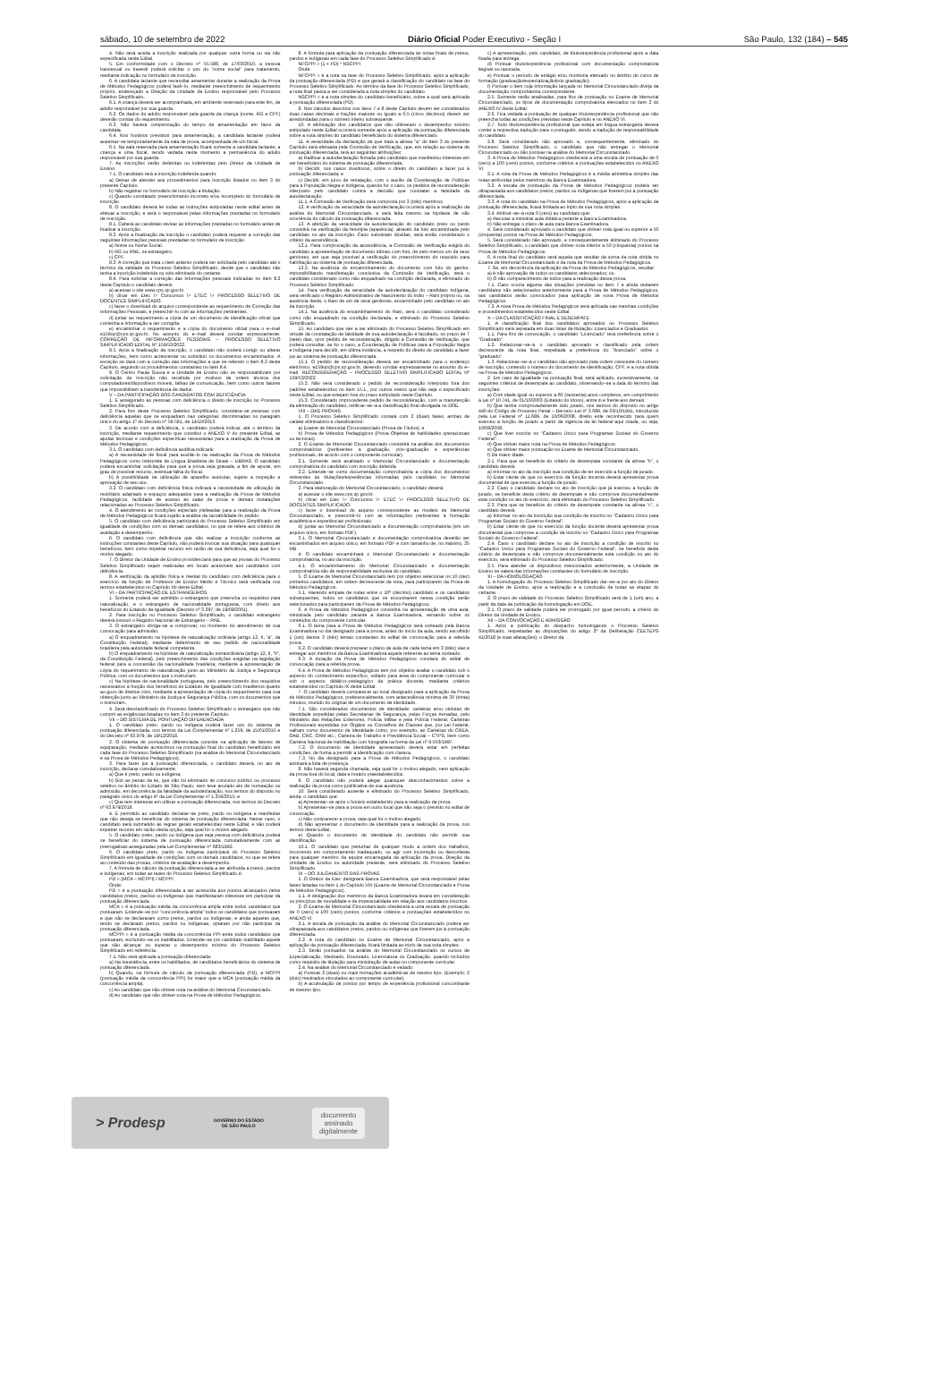sábado, 10 de setembro de 2022 Diário Oficial Poder Executivo - Seção I São Paulo, 132 (184) – 545
4. Não será aceita a inscrição realizada por qualquer outra forma ou via não especificada neste Edital.
5. Em conformidade com o Decreto nº 55.588, de 17/03/2010, a pessoa transexual ou travesti poderá solicitar o uso do "nome social" para tratamento, mediante indicação no formulário de inscrição.
6. A candidata lactante que necessitar amamentar durante a realização da Prova de Métodos Pedagógicos poderá fazê–lo, mediante preenchimento de requerimento próprio, endereçado a Direção da Unidade de Ensino responsável pelo Processo Seletivo Simplificado.
6.1. A criança deverá ser acompanhada, em ambiente reservado para este fim, de adulto responsável por sua guarda.
6.2. Os dados do adulto responsável pela guarda da criança (nome, RG e CPF) deverão constar do requerimento.
6.3. Não haverá compensação do tempo de amamentação em favor da candidata.
6.4. Nos horários previstos para amamentação, a candidata lactante poderá ausentar–se temporariamente da sala de prova, acompanhada de um fiscal.
6.5. Na sala reservada para amamentação ficará somente a candidata lactante, a criança e uma fiscal, sendo vedada neste momento a permanência do adulto responsável por sua guarda.
7. As inscrições serão deferidas ou indeferidas pelo Diretor da Unidade de Ensino.
7.1. O candidato terá a inscrição indeferida quando:
a) Deixar de atender aos procedimentos para inscrição listados no item 3 do presente Capítulo.
b) Não registrar no formulário de inscrição a titulação.
c) Quando constatado preenchimento incorreto e/ou incompleto do formulário de inscrição.
8. O candidato deverá ler todas as instruções estipuladas neste edital antes de efetuar a inscrição, e será o responsável pelas informações prestadas no formulário de inscrição.
8.1. Caberá ao candidato revisar as informações prestadas no formulário antes de finalizar a inscrição.
8.2. Após a finalização da inscrição o candidato poderá requerer a correção das seguintes informações pessoais prestadas no formulário de inscrição:
a) Nome ou Nome Social.
b) RG ou RNE, se estrangeiro.
c) CPF.
8.3. A correção que trata o item anterior poderá ser solicitada pelo candidato até o término da validade do Processo Seletivo Simplificado, desde que o candidato não tenha a inscrição indeferida ou sido eliminado do certame.
8.4. Para solicitar a correção das informações pessoais indicadas no item 8.2 deste Capítulo o candidato deverá:
a) acessar o site www.cps.sp.gov.br.
b) clicar em Etec \> Concursos \> ETEC \> PROCESSO SELETIVO DE DOCENTES SIMPLIFICADO.
c) fazer o download do arquivo correspondente ao requerimento de Correção das Informações Pessoais, e preenchê–lo com as informações pertinentes.
d) juntar ao requerimento a cópia de um documento de identificação oficial que contenha a informação a ser corrigida.
e) encaminhar o requerimento e a cópia do documento oficial para o e–mail e159op@cps.sp.gov.br. No assunto do e–mail deverá constar expressamente: CORREÇÃO DE INFORMAÇÕES PESSOAIS – PROCESSO SELETIVO SIMPLIFICADO EDITAL Nº 159/53/2022.
8.5. Após a finalização da inscrição, o candidato não poderá corrigir ou alterar informações, bem como acrescentar ou substituir os documentos encaminhados. A exceção se dará com a correção das informações a que se referem o item 8.2 deste Capítulo, seguindo os procedimentos constantes no item 8.4.
9. O Centro Paula Souza e a Unidade de Ensino não se responsabilizam por solicitação de inscrição não recebida por motivos de ordem técnica dos computadores/dispositivos móveis, falhas de comunicação, bem como outros fatores que impossibilitem a transferência de dados.
V – DA PARTICIPAÇÃO DOS CANDIDATOS COM DEFICIÊNCIA
1. É assegurado às pessoas com deficiência o direito de inscrição no Processo Seletivo Simplificado.
2. Para fins deste Processo Seletivo Simplificado, considera–se pessoas com deficiência aquelas que se enquadram nas categorias discriminadas no parágrafo único do artigo 1º do Decreto nº 59.591, de 14/10/2013.
3. De acordo com a deficiência, o candidato poderá indicar, até o término da inscrição, mediante requerimento que constitui o ANEXO V do presente Edital, as ajudas técnicas e condições específicas necessárias para a realização da Prova de Métodos Pedagógicos.
3.1. O candidato com deficiência auditiva indicará:
a) A necessidade de fiscal para auxiliá–lo na realização da Prova de Métodos Pedagógicos como intérprete de Língua Brasileira de Sinais – LIBRAS. O candidato poderá encaminhar solicitação para que a prova seja gravada, a fim de apurar, em grau de possível recurso, eventual falha do fiscal.
b) A possibilidade de utilização de aparelho auricular, sujeito a inspeção e aprovação de seu uso.
3.2. O candidato com deficiência física indicará a necessidade de utilização de mobiliário adaptado e espaços adequados para a realização da Prova de Métodos Pedagógicos, facilidade de acesso às salas de prova e demais instalações relacionadas ao Processo Seletivo Simplificado.
4. O atendimento às condições especiais pleiteadas para a realização da Prova de Métodos Pedagógicos ficará sujeito à análise da razoabilidade do pedido.
5. O candidato com deficiência participará do Processo Seletivo Simplificado em igualdade de condições com os demais candidatos, no que se refere aos critérios de avaliação e desempenho.
6. O candidato com deficiência que não realizar a inscrição conforme as instruções constantes deste Capítulo, não poderá invocar sua situação para quaisquer benefícios, bem como impetrar recurso em razão de sua deficiência, seja qual for o motivo alegado.
7. O Diretor da Unidade de Ensino providenciará para que as provas do Processo Seletivo Simplificado sejam realizadas em locais acessíveis aos candidatos com deficiência.
8. A verificação da aptidão física e mental do candidato com deficiência para o exercício da função de Professor de Ensino Médio e Técnico será verificada nos termos estabelecidos no Capítulo XII deste Edital.
VI – DA PARTICIPAÇÃO DE ESTRANGEIROS
1. Somente poderá ser admitido o estrangeiro que preencha os requisitos para naturalização, e o estrangeiro de nacionalidade portuguesa, com direito aos benefícios do Estatuto da Igualdade (Decreto nº 3.297, de 19/09/2001).
2. Para inscrição no Processo Seletivo Simplificado, o candidato estrangeiro deverá possuir o Registro Nacional de Estrangeiro – RNE.
3. O estrangeiro obriga–se a comprovar, no momento do atendimento de sua convocação para admissão:
a) O enquadramento na hipótese de naturalização ordinária (artigo 12, II, "a", da Constituição Federal), mediante deferimento de seu pedido de nacionalidade brasileira pela autoridade federal competente.
b) O enquadramento na hipótese de naturalização extraordinária (artigo 12, II, "b", da Constituição Federal), pelo preenchimento das condições exigidas na legislação federal para a concessão da nacionalidade brasileira, mediante a apresentação de cópia do requerimento de naturalização junto ao Ministério da Justiça e Segurança Pública, com os documentos que o instruíram.
c) Na hipótese de nacionalidade portuguesa, pelo preenchimento dos requisitos necessários à fruição dos benefícios do Estatuto de Igualdade com brasileiros quanto ao gozo de direitos civis, mediante a apresentação de cópia do requerimento para sua obtenção junto ao Ministério da Justiça e Segurança Pública, com os documentos que o instruíram.
4. Será desclassificado do Processo Seletivo Simplificado o estrangeiro que não cumprir as exigências listadas no item 3 do presente Capítulo.
VII – DO SISTEMA DE PONTUAÇÃO DIFERENCIADA
1. O candidato preto, pardo ou indígena poderá fazer uso do sistema de pontuação diferenciada, nos termos da Lei Complementar nº 1.259, de 15/01/2015 e do Decreto nº 63.979, de 19/12/2018.
2. O sistema de pontuação diferenciada consiste na aplicação de fatores de equiparação, mediante acréscimos na pontuação final do candidato beneficiário em cada fase do Processo Seletivo Simplificado (na análise do Memorial Circunstanciado e na Prova de Métodos Pedagógicos).
3. Para fazer jus à pontuação diferenciada, o candidato deverá, no ato de inscrição, declarar cumulativamente:
a) Que é preto, pardo ou indígena;
b) Sob as penas da lei, que não foi eliminado de concurso público ou processo seletivo no âmbito do Estado de São Paulo, nem teve anulado ato de nomeação ou admissão, em decorrência da falsidade da autodeclaração, nos termos do disposto no parágrafo único do artigo 4º da Lei Complementar nº 1.259/2015; e
c) Que tem interesse em utilizar a pontuação diferenciada, nos termos do Decreto nº 63.979/2018.
4. É permitido ao candidato declarar–se preto, pardo ou indígena e manifestar que não deseja se beneficiar do sistema de pontuação diferenciada. Nesse caso, o candidato será submetido às regras gerais estabelecidas neste Edital, e não poderá impetrar recurso em razão desta opção, seja qual for o motivo alegado.
5. O candidato preto, pardo ou indígena que seja pessoa com deficiência poderá se beneficiar do sistema de pontuação diferenciada cumulativamente com as prerrogativas asseguradas pela Lei Complementar nº 683/1992.
6. O candidato preto, pardo ou indígena participará do Processo Seletivo Simplificado em igualdade de condições com os demais candidatos, no que se refere ao conteúdo das provas, critérios de avaliação e desempenho.
7. A fórmula de cálculo da pontuação diferenciada a ser atribuída a pretos, pardos e indígenas, em todas as fases do Processo Seletivo Simplificado é:
PD = (MCA – MCPPI) / MCPPI
Onde:
PD = é a pontuação diferenciada a ser acrescida aos pontos alcançados pelos candidatos pretos, pardos ou indígenas que manifestaram interesse em participar da pontuação diferenciada.
MCA = é a pontuação média da concorrência ampla entre todos candidatos que pontuaram. Entende–se por "concorrência ampla" todos os candidatos que pontuaram e que não se declararam como pretos, pardos ou indígenas, e ainda aqueles que, tendo se declarado pretos, pardos ou indígenas, optaram por não participar da pontuação diferenciada.
MCPPI = é a pontuação média da concorrência PPI entre todos candidatos que pontuaram, excluindo–se os inabilitados. Entende–se por candidato inabilitado aquele que não alcançar ou superar o desempenho mínimo do Processo Seletivo Simplificado em referência.
7.1. Não será aplicada a pontuação diferenciada:
a) Na inexistência, entre os habilitados, de candidatos beneficiários do sistema de pontuação diferenciada.
b) Quando, na fórmula de cálculo da pontuação diferenciada (PD), a MCPPI (pontuação média da concorrência PPI) for maior que a MCA (pontuação média da concorrência ampla).
c) Ao candidato que não obtiver nota na análise do Memorial Circunstanciado.
d) Ao candidato que não obtiver nota na Prova de Métodos Pedagógicos.
8. A fórmula para aplicação da pontuação diferenciada às notas finais de pretos, pardos e indígenas em cada fase do Processo Seletivo Simplificado é:
NFCPPI = (1 + PD) * NSCPPI
Onde:
NFCPPI = é a nota na fase do Processo Seletivo Simplificado, após a aplicação da pontuação diferenciada (PD) e que gerará a classificação do candidato na fase do Processo Seletivo Simplificado. Ao término da fase do Processo Seletivo Simplificado, a nota final passa a ser considerada a nota simples do candidato.
NSCPPI = é a nota simples do candidato beneficiário, sobre a qual será aplicada a pontuação diferenciada (PD).
9. Nos cálculos descritos nos itens 7 e 8 deste Capítulo devem ser considerados duas casas decimais e frações maiores ou iguais a 0,5 (cinco décimos) devem ser arredondadas para o número inteiro subsequente.
10. A eliminação dos candidatos que não obtiveram o desempenho mínimo estipulado neste Edital ocorrerá somente após a aplicação da pontuação diferenciada sobre a nota simples do candidato beneficiário do sistema diferenciado.
11. A veracidade da declaração de que trata a alínea "a" do item 3 do presente Capítulo será efetuada pela Comissão de Verificação, que, em relação ao sistema de pontuação diferenciada, terá as seguintes atribuições:
a) Ratificar a autodeclaração firmada pelo candidato que manifestou interesse em ser beneficiário do sistema de pontuação diferenciada;
b) Decidir, nos casos duvidosos, sobre o direito do candidato a fazer jus à pontuação diferenciada; e
c) Decidir, em juízo de retratação, com o auxílio da Coordenação de Políticas para a População Negra e Indígena, quando for o caso, os pedidos de reconsideração interposto pelo candidato contra a decisão que constatar a falsidade da autodeclaração.
11.1. A Comissão de Verificação será composta por 3 (três) membros.
12. A verificação da veracidade da autodeclaração ocorrerá após a realização da análise do Memorial Circunstanciado, e será feita mesmo na hipótese de não ocorrência do cálculo da pontuação diferenciada.
13. A aferição da veracidade da autodeclaração do candidato preto ou pardo consistirá na verificação da fenotipia (aparência), através da foto encaminhada pelo candidato no ato da inscrição. Caso subsistam dúvidas, será então considerado o critério da ascendência.
13.1. Para comprovação da ascendência, a Comissão de Verificação exigirá do candidato a apresentação de documento idôneo com foto, de pelo menos um de seus genitores, em que seja possível a verificação do preenchimento do requisito para habilitação ao sistema de pontuação diferenciada.
13.2. Na ausência do encaminhamento do documento com foto do genitor, impossibilitando manifestação conclusiva da Comissão de Verificação, será o candidato considerado como não enquadrado na condição declarada, e eliminado do Processo Seletivo Simplificado.
14. Para verificação da veracidade da autodeclaração do candidato indígena, será verificado o Registro Administrativo de Nascimento do Índio – Rani próprio ou, na ausência deste, o Rani de um de seus genitores, encaminhado pelo candidato no ato da inscrição.
14.1. Na ausência do encaminhamento do Rani, será o candidato considerado como não enquadrado na condição declarada, e eliminado do Processo Seletivo Simplificado.
15. Ao candidato que vier a ser eliminado do Processo Seletivo Simplificado em virtude da constatação de falsidade de sua autodeclaração é facultado, no prazo de 7 (sete) dias, opor pedido de reconsideração, dirigido à Comissão de Verificação, que poderá consultar, se for o caso, a Coordenação de Políticas para a População Negra e Indígena para decidir, em última instância, a respeito do direito do candidato a fazer jus ao sistema de pontuação diferenciada.
15.1. O pedido de reconsideração deverá ser encaminhado para o endereço eletrônico: e159op@cps.sp.gov.br, devendo constar expressamente no assunto do e–mail: RECONSIDERAÇÃO – PROCESSO SELETIVO SIMPLIFICADO EDITAL Nº 159/53/2022.
15.2. Não será considerado o pedido de reconsideração interposto fora dos padrões estabelecidos no item 15.1., por outros meios que não seja o especificado neste Edital, ou que estejam fora do prazo estipulado neste Capítulo.
15.3. Considerado improcedente pedido de reconsideração, com a manutenção da eliminação do candidato, retificar–se–á a classificação final divulgada no DOE.
VIII – DAS PROVAS
1. O Processo Seletivo Simplificado contará com 2 (duas) fases, ambas de caráter eliminatório e classificatório:
a) Exame de Memorial Circunstanciado (Prova de Títulos); e
b) Prova de Métodos Pedagógicos (Prova Objetiva de habilidades operacionais ou técnicas).
2. O Exame de Memorial Circunstanciado consistirá na análise dos documentos comprobatórios (pertinentes à graduação, pós–graduação e experiências profissionais, de acordo com o componente curricular).
2.1. Somente será analisado o Memorial Circunstanciado e documentação comprobatória do candidato com inscrição deferida.
2.2. Entende–se como documentação comprobatória a cópia dos documentos referentes às titulações/experiências informadas pelo candidato no Memorial Circunstanciado.
3. Para elaboração do Memorial Circunstanciado, o candidato deverá:
a) acessar o site www.cps.sp.gov.br.
b) clicar em Etec \> Concursos \> ETEC \> PROCESSO SELETIVO DE DOCENTES SIMPLIFICADO.
c) fazer o download do arquivo correspondente ao modelo de Memorial Circunstanciado, e preenchê–lo com as informações pertinentes à formação acadêmica e experiências profissionais.
d) juntar ao Memorial Circunstanciado a documentação comprobatória (em um arquivo único, em formato PDF).
3.1. O Memorial Circunstanciado e documentação comprobatória deverão ser encaminhados em arquivo único, em formato PDF e com tamanho de, no máximo, 25 MB.
4. O candidato encaminhará o Memorial Circunstanciado e documentação comprobatória, no ato da inscrição.
4.1. O encaminhamento do Memorial Circunstanciado e documentação comprobatória são de responsabilidade exclusiva do candidato.
5. O Exame de Memorial Circunstanciado tem por objetivo selecionar os 10 (dez) primeiros candidatos, em ordem decrescente de nota, para participarem da Prova de Métodos Pedagógicos.
5.1. Havendo empate de notas entre o 10º (décimo) candidato e os candidatos subsequentes, todos os candidatos que se encontrarem nessa condição serão selecionados para participarem da Prova de Métodos Pedagógicos.
6. A Prova de Métodos Pedagógicos consistirá na apresentação de uma aula, ministrada pelo candidato perante a Banca Examinadora, versando sobre os conteúdos do componente curricular.
6.1. O tema para a Prova de Métodos Pedagógicos será sorteado pela Banca Examinadora no dia designado para a prova, antes do início da aula, sendo escolhido 1 (um) dentre 3 (três) temas constantes do edital de convocação para a referida prova.
6.2. O candidato deverá preparar o plano de aula de cada tema em 3 (três) vias e entregar aos membros da Banca Examinadora aquele referente ao tema sorteado.
6.3. A duração da Prova de Métodos Pedagógicos constará do edital de convocação para a referida prova.
6.4. A Prova de Métodos Pedagógicos tem por objetivo avaliar o candidato sob o aspecto do conhecimento específico, voltado para área do componente curricular e sob o aspecto didático–pedagógico da prática docente, mediante critérios estabelecidos no Capítulo IX deste Edital.
7. O candidato deverá comparecer ao local designado para a aplicação da Prova de Métodos Pedagógicos, preferencialmente, com antecedência mínima de 30 (trinta) minutos, munido do original de um documento de identidade.
7.1. São considerados documentos de identidade: carteiras e/ou cédulas de identidade expedidas pelas Secretarias de Segurança, pelas Forças Armadas, pelo Ministério das Relações Exteriores, Polícia Militar e pela Polícia Federal; Carteiras Profissionais expedidas por Órgãos ou Conselhos de Classes que, por Lei Federal, valham como documento de identidade como, por exemplo, as Carteiras do CREA, OAB, CRC, CRM etc.; Carteira de Trabalho e Previdência Social – CTPS, bem como Carteira Nacional de Habilitação com fotografia na forma da Lei nº 9.503/1997.
7.2. O documento de identidade apresentado deverá estar em perfeitas condições, de forma a permitir a identificação com clareza.
7.3. No dia designado para a Prova de Métodos Pedagógicos, o candidato assinará a lista de presença.
8. Não haverá segunda chamada, seja qual for o motivo alegado, nem aplicação da prova fora do local, data e horário preestabelecidos.
9. O candidato não poderá alegar quaisquer desconhecimentos sobre a realização da prova como justificativa de sua ausência.
10. Será considerado ausente e eliminado do Processo Seletivo Simplificado, ainda, o candidato que:
a) Apresentar–se após o horário estabelecido para a realização da prova.
b) Apresentar–se para a prova em outro local que não seja o previsto no edital de convocação.
c) Não comparecer a prova, seja qual for o motivo alegado.
d) Não apresentar o documento de identidade para a realização da prova, nos termos deste Edital.
e) Quando o documento de identidade do candidato não permitir sua identificação.
10.1. O candidato que perturbar de qualquer modo a ordem dos trabalhos, incorrendo em comportamento inadequado, ou agir com incorreção ou descortesia para qualquer membro da equipe encarregada da aplicação da prova, Direção da Unidade de Ensino ou autoridade presente, será eliminado do Processo Seletivo Simplificado.
IX – DO JULGAMENTO DAS PROVAS
1. O Diretor da Etec designará Banca Examinadora, que será responsável pelas fases listadas no item 1 do Capítulo VIII (Exame de Memorial Circunstanciado e Prova de Métodos Pedagógicos).
1.1. A designação dos membros da Banca Examinadora levará em consideração os princípios de moralidade e de impessoalidade em relação aos candidatos inscritos.
2. O Exame de Memorial Circunstanciado obedecerá a uma escala de pontuação de 0 (zero) a 100 (cem) pontos, conforme critérios e pontuações estabelecidos no ANEXO VI.
2.1. A escala de pontuação da análise do Memorial Circunstanciado poderá ser ultrapassada aos candidatos pretos, pardos ou indígenas que fizerem jus à pontuação diferenciada.
2.2. A nota do candidato no Exame de Memorial Circunstanciado, após a aplicação da pontuação diferenciada, ficará limitada ao triplo de sua nota simples.
2.3. Serão pontuados na análise do Memorial Circunstanciado os cursos de Especialização, Mestrado, Doutorado, Licenciatura ou Graduação, quando incluídos como requisito de titulação para ministração de aulas no componente curricular.
2.4. Na análise do Memorial Circunstanciado é vedado:
a) Pontuar 2 (duas) ou mais formações acadêmicas de mesmo tipo. (Exemplo: 2 (dois) mestrados vinculados ao componente curricular).
b) A acumulação de pontos por tempo de experiência profissional concomitante de mesmo tipo.
c) A apresentação, pelo candidato, de título/experiência profissional após a data fixada para entrega.
d) Pontuar título/experiência profissional com documentação comprobatória ilegível ou rasurada.
e) Pontuar o período de estágio e/ou monitoria efetuado no âmbito do curso de formação (graduação/especialização/pós graduação).
f) Pontuar o item cuja informação lançada no Memorial Circunstanciado divirja da documentação comprobatória correspondente.
2.5. Somente serão analisadas, para fins de pontuação no Exame de Memorial Circunstanciado, os tipos de documentação comprobatória elencados no item 2 do ANEXO IV deste Edital.
2.6. Fica vedada a pontuação de qualquer título/experiência profissional que não preencha todas as condições previstas neste Capítulo e no ANEXO VI.
2.7. Todo título/experiência profissional que esteja em língua estrangeira deverá conter a respectiva tradução para o português, sendo a tradução de responsabilidade do candidato.
2.8. Será considerado não aprovado e, consequentemente, eliminado do Processo Seletivo Simplificado, o candidato que não entregar o Memorial Circunstanciado ou não pontuar na análise do Memorial Circunstanciado.
3. A Prova de Métodos Pedagógicos obedecerá a uma escala de pontuação de 0 (zero) a 100 (cem) pontos, conforme critérios e pontuações estabelecidos no ANEXO VI.
3.1. A nota da Prova de Métodos Pedagógicos é a média aritmética simples das notas atribuídas pelos membros da Banca Examinadora.
3.2. A escala de pontuação da Prova de Métodos Pedagógicos poderá ser ultrapassada aos candidatos pretos, pardos ou indígenas que fizerem jus à pontuação diferenciada.
3.3. A nota do candidato na Prova de Métodos Pedagógicos, após a aplicação da pontuação diferenciada, ficará limitada ao triplo de sua nota simples.
3.4. Atribuir–se–á nota 0 (zero) ao candidato que:
a) Recusar a ministrar aula didática perante a Banca Examinadora.
b) Não entregar o plano de aula para Banca Examinadora.
4. Será considerado aprovado o candidato que obtiver nota igual ou superior a 50 (cinquenta) pontos na Prova de Métodos Pedagógicos.
5. Será considerado não aprovado, e consequentemente eliminado do Processo Seletivo Simplificado, o candidato que obtiver nota inferior a 50 (cinquenta) pontos na Prova de Métodos Pedagógicos.
6. A nota final do candidato será aquela que resultar da soma da nota obtida no Exame de Memorial Circunstanciado e da nota da Prova de Métodos Pedagógicos.
7. Se, em decorrência da aplicação da Prova de Métodos Pedagógicos, resultar:
a) A não aprovação de todos os candidatos selecionados; ou
b) O não comparecimento de todos para a realização dessa prova.
7.1. Caso ocorra alguma das situações previstas no item 7 e ainda restarem candidatos não selecionados anteriormente para a Prova de Métodos Pedagógicos, tais candidatos serão convocados para aplicação de nova Prova de Métodos Pedagógicos.
7.2. A nova Prova de Métodos Pedagógicos será aplicada nas mesmas condições e procedimentos estabelecidos neste Edital.
X – DA CLASSIFICAÇÃO FINAL E DESEMPATE
1. A classificação final dos candidatos aprovados no Processo Seletivo Simplificado será separada em duas listas de titulação: Licenciados e Graduados.
1.1. Para fins de convocação, o candidato "Licenciado" terá preferência sobre o "Graduado".
1.2. Relacionar–se–á o candidato aprovado e classificado pela ordem decrescente da nota final, respeitada a preferência do "licenciado" sobre o "graduado".
1.3. Relacionar–se–á o candidato não aprovado pela ordem crescente do número de inscrição, contendo o número do documento de identificação, CPF, e a nota obtida na Prova de Métodos Pedagógicos.
2. Em caso de igualdade na pontuação final, será aplicado, sucessivamente, os seguintes critérios de desempate ao candidato, observando–se a data do término das inscrições:
a) Com idade igual ou superior a 60 (sessenta) anos completos, em cumprimento à Lei nº 10.741, de 01/10/2003 (Estatuto do Idoso), entre si e frente aos demais.
b) Que tenha comprovadamente sido jurado, nos termos do disposto no artigo 440 do Código de Processo Penal – Decreto–Lei nº 3.689, de 03/10/1941, introduzido pela Lei Federal nº 11.689, de 10/06/2008, direito este reconhecido para quem exerceu a função de jurado a partir da vigência da lei federal aqui citada, ou seja, 10/08/2008.
c) Que tiver inscrito no "Cadastro Único para Programas Sociais do Governo Federal".
d) Que obtiver maior nota na Prova de Métodos Pedagógicos.
e) Que obtiver maior pontuação no Exame de Memorial Circunstanciado.
f) De maior idade.
2.1. Para que se beneficie do critério de desempate constante da alínea "b", o candidato deverá:
a) Informar no ato da inscrição sua condição de ter exercido a função de jurado.
b) Estar ciente de que no exercício da função docente deverá apresentar prova documental de que exerceu a função de jurado.
2.2. Caso o candidato declare no ato de inscrição que já exerceu a função de jurado, se beneficie deste critério de desempate e não comprove documentalmente esta condição no ato do exercício, será eliminado do Processo Seletivo Simplificado.
2.3. Para que se beneficie do critério de desempate constante na alínea "c", o candidato deverá:
a) Informar no ato da inscrição sua condição de inscrito no "Cadastro Único para Programas Sociais do Governo Federal".
b) Estar ciente de que no exercício da função docente deverá apresentar prova documental que comprove a condição de inscrito no "Cadastro Único para Programas Sociais do Governo Federal".
2.4. Caso o candidato declare no ato de inscrição a condição de inscrito no "Cadastro Único para Programas Sociais do Governo Federal", se beneficie deste critério de desempate e não comprove documentalmente esta condição no ato do exercício, será eliminado do Processo Seletivo Simplificado.
2.5. Para atender os dispositivos mencionados anteriormente, a Unidade de Ensino se valerá das informações constantes do formulário de inscrição.
XI – DA HOMOLOGAÇÃO
1. A homologação do Processo Seletivo Simplificado dar–se–á por ato do Diretor da Unidade de Ensino, após a realização e a conclusão de todas as etapas do certame.
2. O prazo de validade do Processo Seletivo Simplificado será de 1 (um) ano, a partir da data da publicação da homologação em DOE.
2.1. O prazo de validade poderá ser prorrogado por igual período, a critério do Diretor da Unidade de Ensino.
XII – DA CONVOCAÇÃO E ADMISSÃO
1. Após a publicação do despacho homologando o Processo Seletivo Simplificado, respeitadas as disposições do artigo 2º da Deliberação CEETEPS 41/2018 (e suas alterações), o Diretor da
> Prodesp GOVERNO DO ESTADO
DE SÃO PAULO documento
assinado
digitalmente